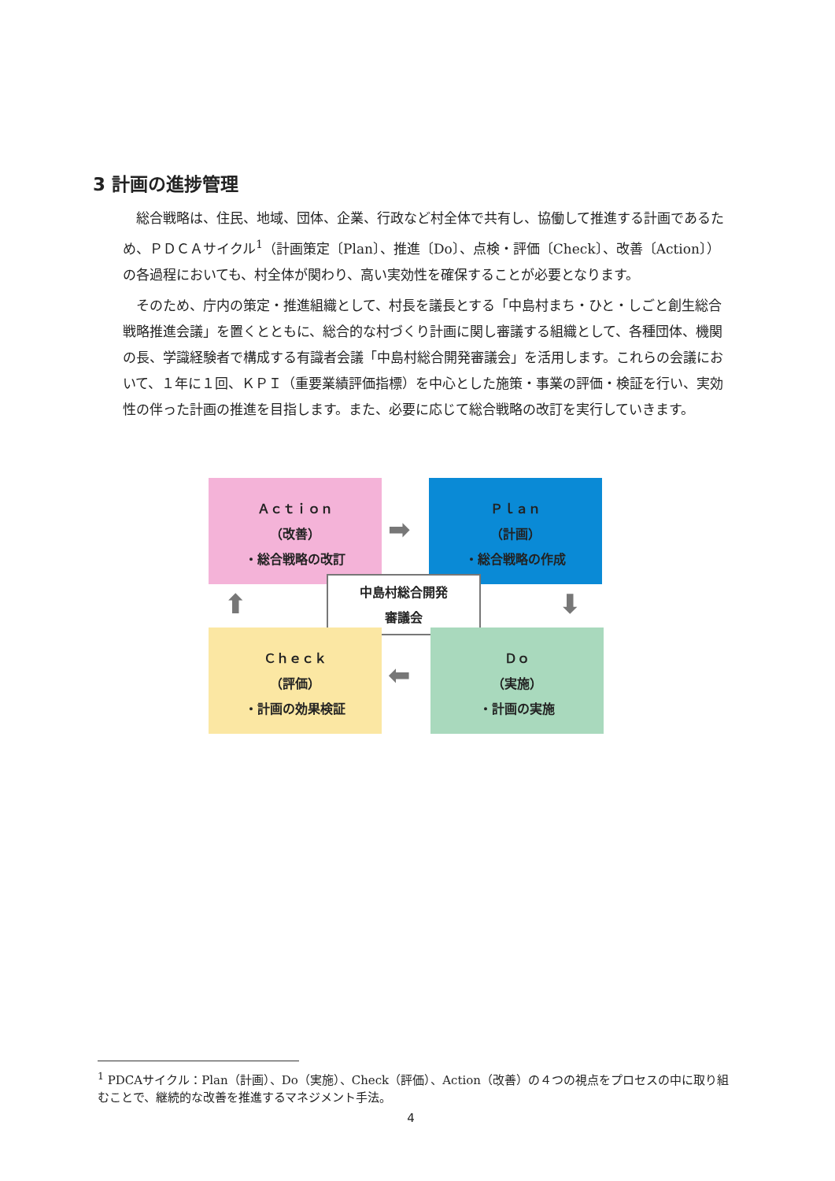3 計画の進捗管理
総合戦略は、住民、地域、団体、企業、行政など村全体で共有し、協働して推進する計画であるため、ＰＤＣＡサイクル<sup>1</sup>（計画策定〔Plan〕、推進〔Do〕、点検・評価〔Check〕、改善〔Action〕）の各過程においても、村全体が関わり、高い実効性を確保することが必要となります。
そのため、庁内の策定・推進組織として、村長を議長とする「中島村まち・ひと・しごと創生総合戦略推進会議」を置くとともに、総合的な村づくり計画に関し審議する組織として、各種団体、機関の長、学識経験者で構成する有識者会議「中島村総合開発審議会」を活用します。これらの会議において、１年に１回、ＫＰＩ（重要業績評価指標）を中心とした施策・事業の評価・検証を行い、実効性の伴った計画の推進を目指します。また、必要に応じて総合戦略の改訂を実行していきます。
Ａｃｔｉｏｎ
（改善）
・総合戦略の改訂
➡
Ｐｌａｎ
（計画）
・総合戦略の作成
⬇
⬆
中島村総合開発
審議会
Ｃｈｅｃｋ
（評価）
・計画の効果検証
⬅
Ｄｏ
（実施）
・計画の実施
<sup>1</sup> PDCAサイクル：Plan（計画）、Do（実施）、Check（評価）、Action（改善）の４つの視点をプロセスの中に取り組むことで、継続的な改善を推進するマネジメント手法。
4